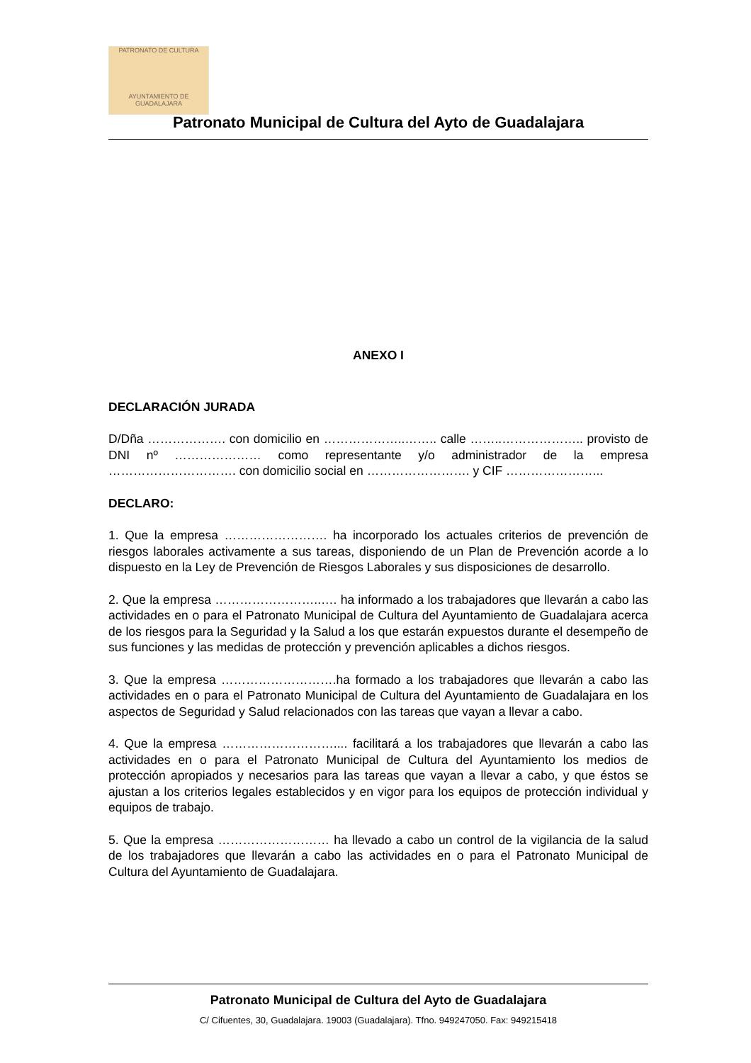PATRONATO DE CULTURA
AYUNTAMIENTO DE GUADALAJARA
Patronato Municipal de Cultura del Ayto de Guadalajara
ANEXO I
DECLARACIÓN JURADA
D/Dña ………………. con domicilio en ………………..…….. calle ……..……………….. provisto de DNI nº ………………… como representante y/o administrador de la empresa …………………………. con domicilio social en ……………………. y CIF …………………...
DECLARO:
1. Que la empresa ……………………. ha incorporado los actuales criterios de prevención de riesgos laborales activamente a sus tareas, disponiendo de un Plan de Prevención acorde a lo dispuesto en la Ley de Prevención de Riesgos Laborales y sus disposiciones de desarrollo.
2. Que la empresa ……………………..…. ha informado a los trabajadores que llevarán a cabo las actividades en o para el Patronato Municipal de Cultura del Ayuntamiento de Guadalajara acerca de los riesgos para la Seguridad y la Salud a los que estarán expuestos durante el desempeño de sus funciones y las medidas de protección y prevención aplicables a dichos riesgos.
3. Que la empresa ……………………….ha formado a los trabajadores que llevarán a cabo las actividades en o para el Patronato Municipal de Cultura del Ayuntamiento de Guadalajara en los aspectos de Seguridad y Salud relacionados con las tareas que vayan a llevar a cabo.
4. Que la empresa ……………………….... facilitará a los trabajadores que llevarán a cabo las actividades en o para el Patronato Municipal de Cultura del Ayuntamiento los medios de protección apropiados y necesarios para las tareas que vayan a llevar a cabo, y que éstos se ajustan a los criterios legales establecidos y en vigor para los equipos de protección individual y equipos de trabajo.
5. Que la empresa ……………………… ha llevado a cabo un control de la vigilancia de la salud de los trabajadores que llevarán a cabo las actividades en o para el Patronato Municipal de Cultura del Ayuntamiento de Guadalajara.
Patronato Municipal de Cultura del Ayto de Guadalajara
C/ Cifuentes, 30, Guadalajara. 19003 (Guadalajara). Tfno. 949247050. Fax: 949215418